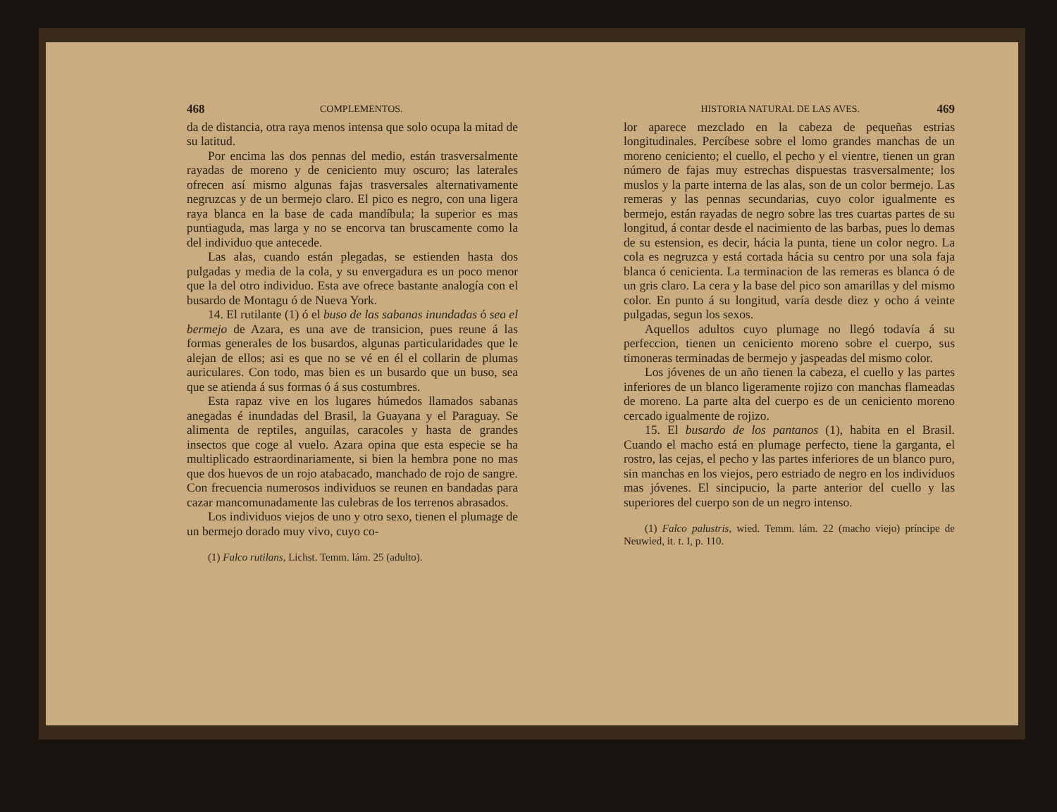468 COMPLEMENTOS.
da de distancia, otra raya menos intensa que solo ocupa la mitad de su latitud.
Por encima las dos pennas del medio, están trasversalmente rayadas de moreno y de ceniciento muy oscuro; las laterales ofrecen así mismo algunas fajas trasversales alternativamente negruzcas y de un bermejo claro. El pico es negro, con una ligera raya blanca en la base de cada mandíbula; la superior es mas puntiaguda, mas larga y no se encorva tan bruscamente como la del individuo que antecede.
Las alas, cuando están plegadas, se estienden hasta dos pulgadas y media de la cola, y su envergadura es un poco menor que la del otro individuo. Esta ave ofrece bastante analogía con el busardo de Montagu ó de Nueva York.
14. El rutilante (1) ó el buso de las sabanas inundadas ó sea el bermejo de Azara, es una ave de transicion, pues reune á las formas generales de los busardos, algunas particularidades que le alejan de ellos; asi es que no se vé en él el collarin de plumas auriculares. Con todo, mas bien es un busardo que un buso, sea que se atienda á sus formas ó á sus costumbres.
Esta rapaz vive en los lugares húmedos llamados sabanas anegadas é inundadas del Brasil, la Guayana y el Paraguay. Se alimenta de reptiles, anguilas, caracoles y hasta de grandes insectos que coge al vuelo. Azara opina que esta especie se ha multiplicado estraordinariamente, si bien la hembra pone no mas que dos huevos de un rojo atabacado, manchado de rojo de sangre. Con frecuencia numerosos individuos se reunen en bandadas para cazar mancomunadamente las culebras de los terrenos abrasados.
Los individuos viejos de uno y otro sexo, tienen el plumage de un bermejo dorado muy vivo, cuyo co-
(1) Falco rutilans, Lichst. Temm. lám. 25 (adulto).
HISTORIA NATURAL DE LAS AVES. 469
lor aparece mezclado en la cabeza de pequeñas estrias longitudinales. Percíbese sobre el lomo grandes manchas de un moreno ceniciento; el cuello, el pecho y el vientre, tienen un gran número de fajas muy estrechas dispuestas trasversalmente; los muslos y la parte interna de las alas, son de un color bermejo. Las remeras y las pennas secundarias, cuyo color igualmente es bermejo, están rayadas de negro sobre las tres cuartas partes de su longitud, á contar desde el nacimiento de las barbas, pues lo demas de su estension, es decir, hácia la punta, tiene un color negro. La cola es negruzca y está cortada hácia su centro por una sola faja blanca ó cenicienta. La terminacion de las remeras es blanca ó de un gris claro. La cera y la base del pico son amarillas y del mismo color. En punto á su longitud, varía desde diez y ocho á veinte pulgadas, segun los sexos.
Aquellos adultos cuyo plumage no llegó todavía á su perfeccion, tienen un ceniciento moreno sobre el cuerpo, sus timoneras terminadas de bermejo y jaspeadas del mismo color.
Los jóvenes de un año tienen la cabeza, el cuello y las partes inferiores de un blanco ligeramente rojizo con manchas flameadas de moreno. La parte alta del cuerpo es de un ceniciento moreno cercado igualmente de rojizo.
15. El busardo de los pantanos (1), habita en el Brasil. Cuando el macho está en plumage perfecto, tiene la garganta, el rostro, las cejas, el pecho y las partes inferiores de un blanco puro, sin manchas en los viejos, pero estriado de negro en los individuos mas jóvenes. El sincipucio, la parte anterior del cuello y las superiores del cuerpo son de un negro intenso.
(1) Falco palustris, wied. Temm. lám. 22 (macho viejo) príncipe de Neuwied, it. t. I, p. 110.